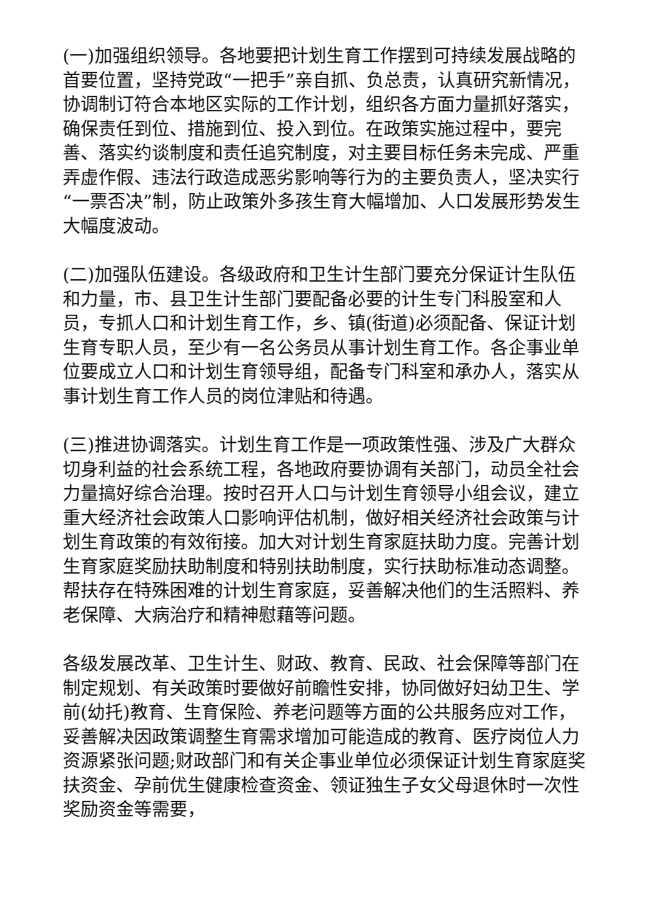(一)加强组织领导。各地要把计划生育工作摆到可持续发展战略的首要位置，坚持党政“一把手”亲自抓、负总责，认真研究新情况，协调制订符合本地区实际的工作计划，组织各方面力量抓好落实，确保责任到位、措施到位、投入到位。在政策实施过程中，要完善、落实约谈制度和责任追究制度，对主要目标任务未完成、严重弄虚作假、违法行政造成恶劣影响等行为的主要负责人，坚决实行“一票否决”制，防止政策外多孩生育大幅增加、人口发展形势发生大幅度波动。
(二)加强队伍建设。各级政府和卫生计生部门要充分保证计生队伍和力量，市、县卫生计生部门要配备必要的计生专门科股室和人员，专抓人口和计划生育工作，乡、镇(街道)必须配备、保证计划生育专职人员，至少有一名公务员从事计划生育工作。各企事业单位要成立人口和计划生育领导组，配备专门科室和承办人，落实从事计划生育工作人员的岗位津贴和待遇。
(三)推进协调落实。计划生育工作是一项政策性强、涉及广大群众切身利益的社会系统工程，各地政府要协调有关部门，动员全社会力量搞好综合治理。按时召开人口与计划生育领导小组会议，建立重大经济社会政策人口影响评估机制，做好相关经济社会政策与计划生育政策的有效衔接。加大对计划生育家庭扶助力度。完善计划生育家庭奖励扶助制度和特别扶助制度，实行扶助标准动态调整。帮扶存在特殊困难的计划生育家庭，妥善解决他们的生活照料、养老保障、大病治疗和精神慰藉等问题。
各级发展改革、卫生计生、财政、教育、民政、社会保障等部门在制定规划、有关政策时要做好前瞻性安排，协同做好妇幼卫生、学前(幼托)教育、生育保险、养老问题等方面的公共服务应对工作，妥善解决因政策调整生育需求增加可能造成的教育、医疗岗位人力资源紧张问题;财政部门和有关企事业单位必须保证计划生育家庭奖扶资金、孕前优生健康检查资金、领证独生子女父母退休时一次性奖励资金等需要，